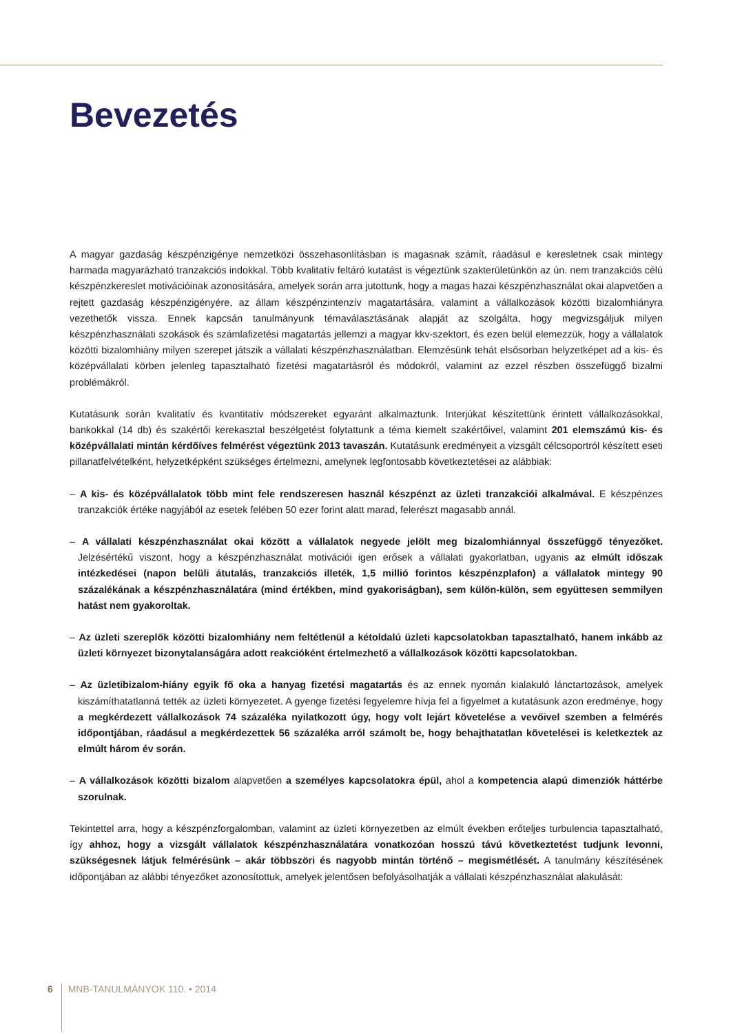Bevezetés
A magyar gazdaság készpénzigénye nemzetközi összehasonlításban is magasnak számít, ráadásul e keresletnek csak mintegy harmada magyarázható tranzakciós indokkal. Több kvalitatív feltáró kutatást is végeztünk szakterületünkön az ún. nem tranzakciós célú készpénzkereslet motivációinak azonosítására, amelyek során arra jutottunk, hogy a magas hazai készpénzhasználat okai alapvetően a rejtett gazdaság készpénzigényére, az állam készpénzintenzív magatartására, valamint a vállalkozások közötti bizalomhiányra vezethetők vissza. Ennek kapcsán tanulmányunk témaválasztásának alapját az szolgálta, hogy megvizsgáljuk milyen készpénzhasználati szokások és számlafizetési magatartás jellemzi a magyar kkv-szektort, és ezen belül elemezzük, hogy a vállalatok közötti bizalomhiány milyen szerepet játszik a vállalati készpénzhasználatban. Elemzésünk tehát elsősorban helyzetképet ad a kis- és középvállalati körben jelenleg tapasztalható fizetési magatartásról és módokról, valamint az ezzel részben összefüggő bizalmi problémákról.
Kutatásunk során kvalitatív és kvantitatív módszereket egyaránt alkalmaztunk. Interjúkat készítettünk érintett vállalkozásokkal, bankokkal (14 db) és szakértői kerekasztal beszélgetést folytattunk a téma kiemelt szakértőivel, valamint 201 elemszámú kis- és középvállalati mintán kérdőíves felmérést végeztünk 2013 tavaszán. Kutatásunk eredményeit a vizsgált célcsoportról készített eseti pillanatfelvételként, helyzetképként szükséges értelmezni, amelynek legfontosabb következtetései az alábbiak:
– A kis- és középvállalatok több mint fele rendszeresen használ készpénzt az üzleti tranzakciói alkalmával. E készpénzes tranzakciók értéke nagyjából az esetek felében 50 ezer forint alatt marad, felerészt magasabb annál.
– A vállalati készpénzhasználat okai között a vállalatok negyede jelölt meg bizalomhiánnyal összefüggő tényezőket. Jelzésértékű viszont, hogy a készpénzhasználat motivációi igen erősek a vállalati gyakorlatban, ugyanis az elmúlt időszak intézkedései (napon belüli átutalás, tranzakciós illeték, 1,5 millió forintos készpénzplafon) a vállalatok mintegy 90 százalékának a készpénzhasználatára (mind értékben, mind gyakoriságban), sem külön-külön, sem együttesen semmilyen hatást nem gyakoroltak.
– Az üzleti szereplők közötti bizalomhiány nem feltétlenül a kétoldalú üzleti kapcsolatokban tapasztalható, hanem inkább az üzleti környezet bizonytalanságára adott reakcióként értelmezhető a vállalkozások közötti kapcsolatokban.
– Az üzletibizalom-hiány egyik fő oka a hanyag fizetési magatartás és az ennek nyomán kialakuló lánctartozások, amelyek kiszámíthatatlanná tették az üzleti környezetet. A gyenge fizetési fegyelemre hívja fel a figyelmet a kutatásunk azon eredménye, hogy a megkérdezett vállalkozások 74 százaléka nyilatkozott úgy, hogy volt lejárt követelése a vevőivel szemben a felmérés időpontjában, ráadásul a megkérdezettek 56 százaléka arról számolt be, hogy behajthatatlan követelései is keletkeztek az elmúlt három év során.
– A vállalkozások közötti bizalom alapvetően a személyes kapcsolatokra épül, ahol a kompetencia alapú dimenziók háttérbe szorulnak.
Tekintettel arra, hogy a készpénzforgalomban, valamint az üzleti környezetben az elmúlt években erőteljes turbulencia tapasztalható, így ahhoz, hogy a vizsgált vállalatok készpénzhasználatára vonatkozóan hosszú távú következtetést tudjunk levonni, szükségesnek látjuk felmérésünk – akár többszöri és nagyobb mintán történő – megismétlését. A tanulmány készítésének időpontjában az alábbi tényezőket azonosítottuk, amelyek jelentősen befolyásolhatják a vállalati készpénzhasználat alakulását:
6 MNB-TANULMÁNYOK 110. • 2014